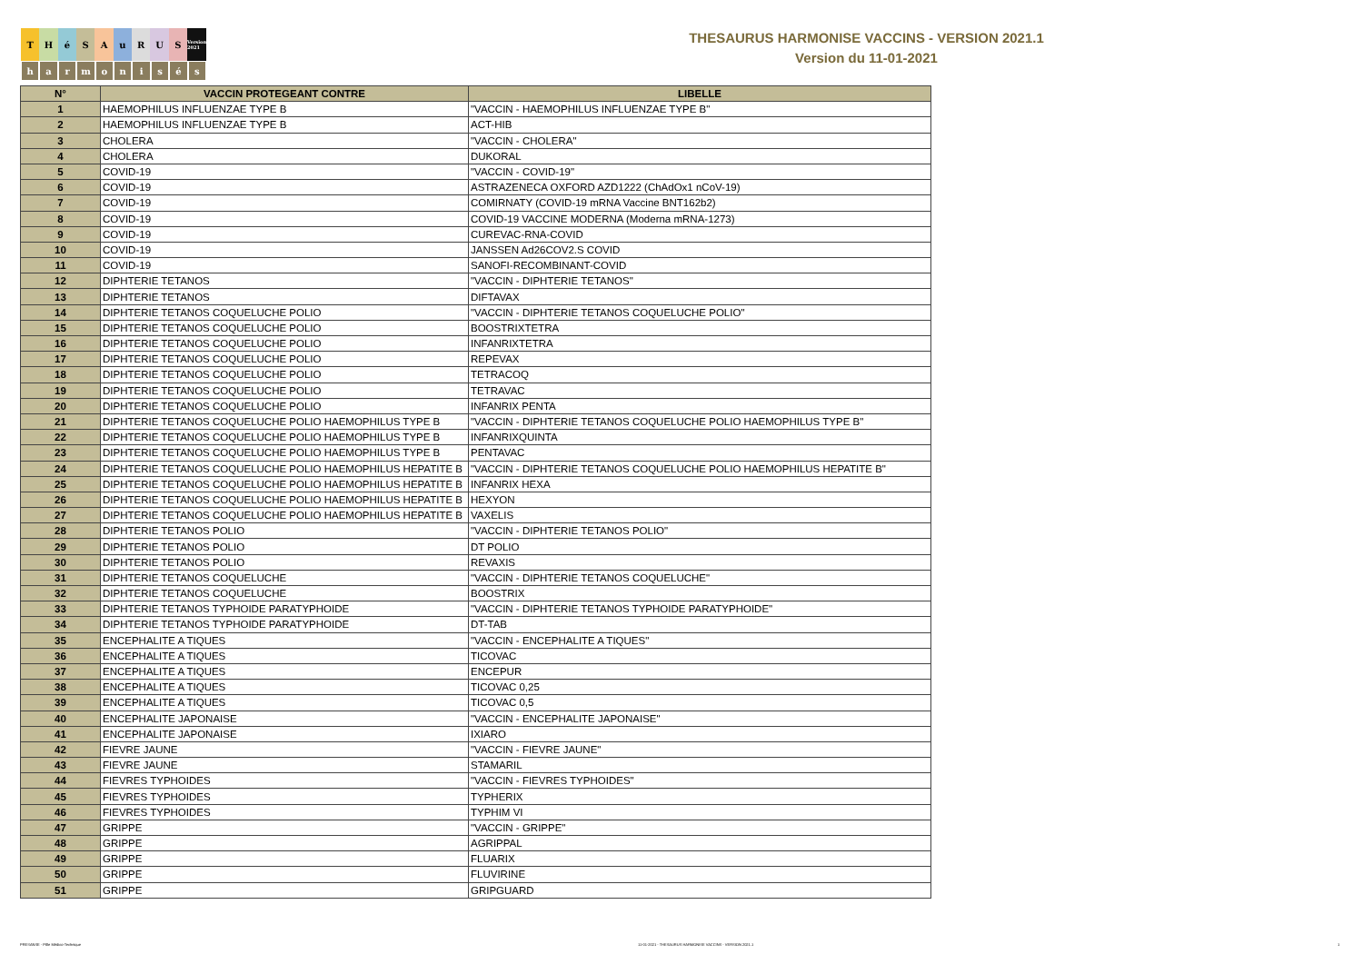THéSAuRUS Version 2021
harmonisés
THESAURUS HARMONISE VACCINS - VERSION 2021.1
Version du 11-01-2021
| N° | VACCIN PROTEGEANT CONTRE | LIBELLE |
| --- | --- | --- |
| 1 | HAEMOPHILUS INFLUENZAE TYPE B | "VACCIN - HAEMOPHILUS INFLUENZAE TYPE B" |
| 2 | HAEMOPHILUS INFLUENZAE TYPE B | ACT-HIB |
| 3 | CHOLERA | "VACCIN - CHOLERA" |
| 4 | CHOLERA | DUKORAL |
| 5 | COVID-19 | "VACCIN - COVID-19" |
| 6 | COVID-19 | ASTRAZENECA OXFORD AZD1222 (ChAdOx1 nCoV-19) |
| 7 | COVID-19 | COMIRNATY (COVID-19 mRNA Vaccine BNT162b2) |
| 8 | COVID-19 | COVID-19 VACCINE MODERNA (Moderna mRNA-1273) |
| 9 | COVID-19 | CUREVAC-RNA-COVID |
| 10 | COVID-19 | JANSSEN Ad26COV2.S COVID |
| 11 | COVID-19 | SANOFI-RECOMBINANT-COVID |
| 12 | DIPHTERIE TETANOS | "VACCIN - DIPHTERIE TETANOS" |
| 13 | DIPHTERIE TETANOS | DIFTAVAX |
| 14 | DIPHTERIE TETANOS COQUELUCHE POLIO | "VACCIN - DIPHTERIE TETANOS COQUELUCHE POLIO" |
| 15 | DIPHTERIE TETANOS COQUELUCHE POLIO | BOOSTRIXTETRA |
| 16 | DIPHTERIE TETANOS COQUELUCHE POLIO | INFANRIXTETRA |
| 17 | DIPHTERIE TETANOS COQUELUCHE POLIO | REPEVAX |
| 18 | DIPHTERIE TETANOS COQUELUCHE POLIO | TETRACOQ |
| 19 | DIPHTERIE TETANOS COQUELUCHE POLIO | TETRAVAC |
| 20 | DIPHTERIE TETANOS COQUELUCHE POLIO | INFANRIX PENTA |
| 21 | DIPHTERIE TETANOS COQUELUCHE POLIO HAEMOPHILUS TYPE B | "VACCIN - DIPHTERIE TETANOS COQUELUCHE POLIO HAEMOPHILUS TYPE B" |
| 22 | DIPHTERIE TETANOS COQUELUCHE POLIO HAEMOPHILUS TYPE B | INFANRIXQUINTA |
| 23 | DIPHTERIE TETANOS COQUELUCHE POLIO HAEMOPHILUS TYPE B | PENTAVAC |
| 24 | DIPHTERIE TETANOS COQUELUCHE POLIO HAEMOPHILUS HEPATITE B | "VACCIN - DIPHTERIE TETANOS COQUELUCHE POLIO HAEMOPHILUS HEPATITE B" |
| 25 | DIPHTERIE TETANOS COQUELUCHE POLIO HAEMOPHILUS HEPATITE B | INFANRIX HEXA |
| 26 | DIPHTERIE TETANOS COQUELUCHE POLIO HAEMOPHILUS HEPATITE B | HEXYON |
| 27 | DIPHTERIE TETANOS COQUELUCHE POLIO HAEMOPHILUS HEPATITE B | VAXELIS |
| 28 | DIPHTERIE TETANOS POLIO | "VACCIN - DIPHTERIE TETANOS POLIO" |
| 29 | DIPHTERIE TETANOS POLIO | DT POLIO |
| 30 | DIPHTERIE TETANOS POLIO | REVAXIS |
| 31 | DIPHTERIE TETANOS COQUELUCHE | "VACCIN - DIPHTERIE TETANOS COQUELUCHE" |
| 32 | DIPHTERIE TETANOS COQUELUCHE | BOOSTRIX |
| 33 | DIPHTERIE TETANOS TYPHOIDE PARATYPHOIDE | "VACCIN - DIPHTERIE TETANOS TYPHOIDE PARATYPHOIDE" |
| 34 | DIPHTERIE TETANOS TYPHOIDE PARATYPHOIDE | DT-TAB |
| 35 | ENCEPHALITE A TIQUES | "VACCIN - ENCEPHALITE A TIQUES" |
| 36 | ENCEPHALITE A TIQUES | TICOVAC |
| 37 | ENCEPHALITE A TIQUES | ENCEPUR |
| 38 | ENCEPHALITE A TIQUES | TICOVAC 0,25 |
| 39 | ENCEPHALITE A TIQUES | TICOVAC 0,5 |
| 40 | ENCEPHALITE JAPONAISE | "VACCIN - ENCEPHALITE JAPONAISE" |
| 41 | ENCEPHALITE JAPONAISE | IXIARO |
| 42 | FIEVRE JAUNE | "VACCIN - FIEVRE JAUNE" |
| 43 | FIEVRE JAUNE | STAMARIL |
| 44 | FIEVRES TYPHOIDES | "VACCIN - FIEVRES TYPHOIDES" |
| 45 | FIEVRES TYPHOIDES | TYPHERIX |
| 46 | FIEVRES TYPHOIDES | TYPHIM VI |
| 47 | GRIPPE | "VACCIN - GRIPPE" |
| 48 | GRIPPE | AGRIPPAL |
| 49 | GRIPPE | FLUARIX |
| 50 | GRIPPE | FLUVIRINE |
| 51 | GRIPPE | GRIPGUARD |
PRESANSE - Pôle Médico-Technique 11-01-2021 - THESAURUS HARMONISE VACCINS - VERSION 2021.1 1